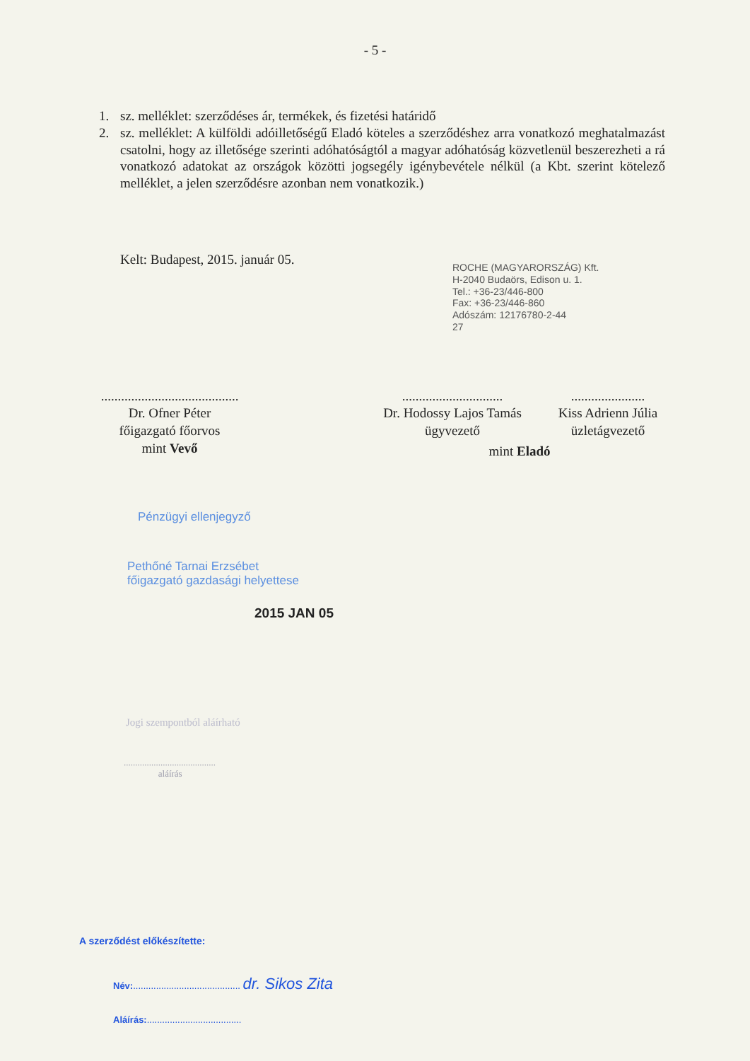- 5 -
1. sz. melléklet: szerződéses ár, termékek, és fizetési határidő
2. sz. melléklet: A külföldi adóilletőségű Eladó köteles a szerződéshez arra vonatkozó meghatalmazást csatolni, hogy az illetősége szerinti adóhatóságtól a magyar adóhatóság közvetlenül beszerezheti a rá vonatkozó adatokat az országok közötti jogsegély igénybevétele nélkül (a Kbt. szerint kötelező melléklet, a jelen szerződésre azonban nem vonatkozik.)
Kelt: Budapest, 2015. január 05.
ROCHE (MAGYARORSZÁG) Kft.
H-2040 Budaörs, Edison u. 1.
Tel.: +36-23/446-800
Fax: +36-23/446-860
Adószám: 12176780-2-44
27
.........................................
Dr. Ofner Péter
főigazgató főorvos
mint Vevő
..............................
Dr. Hodossy Lajos Tamás
ügyvezető
......................
Kiss Adrienn Júlia
üzletágvezető
mint Eladó
Pénzügyi ellenjegyző
Pethőné Tarnai Erzsébet
főigazgató gazdasági helyettese
2015 JAN 05
Jogi szempontból aláírható
........................................
aláírás
A szerződést előkészítette:
Név:.......................................... dr. Sikos Zita
Aláírás:.....................................